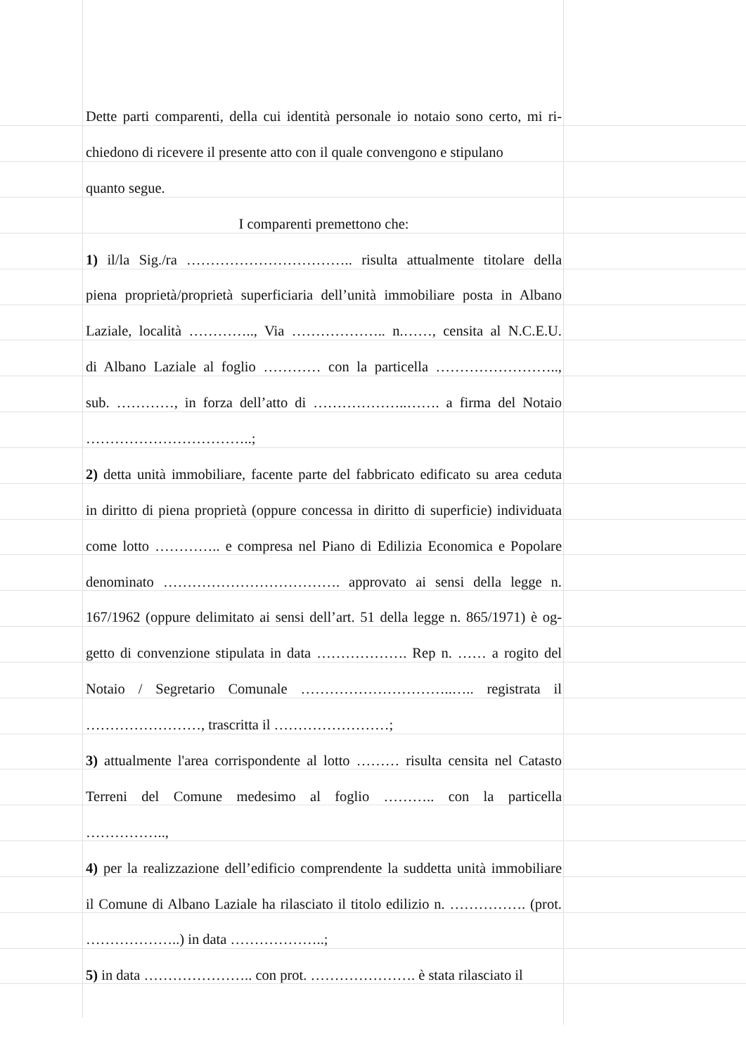Dette parti comparenti, della cui identità personale io notaio sono certo, mi ri-
chiedono di ricevere il presente atto con il quale convengono e stipulano
quanto segue.
I comparenti premettono che:
1) il/la Sig./ra …………………………….. risulta attualmente titolare della
piena proprietà/proprietà superficiaria dell’unità immobiliare posta in Albano
Laziale, località ………….., Via ……………….. n.……, censita al N.C.E.U.
di Albano Laziale al foglio ………… con la particella ……………………..,
sub. …………, in forza dell’atto di ………………..……. a firma del Notaio
……………………………..;
2) detta unità immobiliare, facente parte del fabbricato edificato su area ceduta
in diritto di piena proprietà (oppure concessa in diritto di superficie) individuata
come lotto ………….. e compresa nel Piano di Edilizia Economica e Popolare
denominato ………………………………. approvato ai sensi della legge n.
167/1962 (oppure delimitato ai sensi dell’art. 51 della legge n. 865/1971) è og-
getto di convenzione stipulata in data ………………. Rep n. …… a rogito del
Notaio / Segretario Comunale …………………………..….. registrata il
……………………, trascritta il ……………………;
3) attualmente l'area corrispondente al lotto ……… risulta censita nel Catasto
Terreni del Comune medesimo al foglio ……….. con la particella
……………..,
4) per la realizzazione dell’edificio comprendente la suddetta unità immobiliare
il Comune di Albano Laziale ha rilasciato il titolo edilizio n. ……………. (prot.
………………..) in data ………………..;
5) in data ………………….. con prot. …………………. è stata rilasciato il